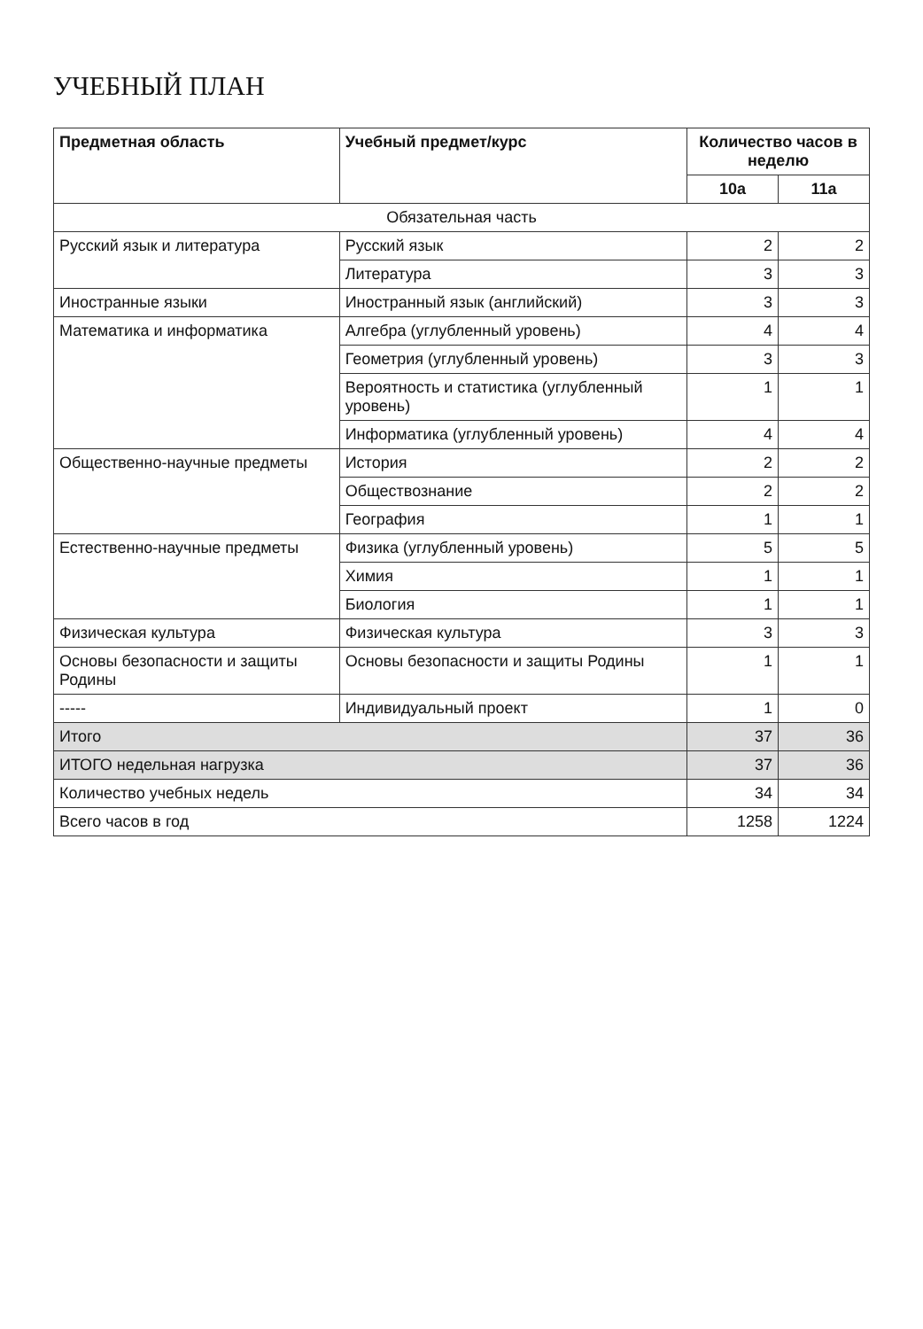УЧЕБНЫЙ ПЛАН
| Предметная область | Учебный предмет/курс | Количество часов в неделю | |
| --- | --- | --- | --- |
| | | 10а | 11а |
| Обязательная часть | | | |
| Русский язык и литература | Русский язык | 2 | 2 |
| | Литература | 3 | 3 |
| Иностранные языки | Иностранный язык (английский) | 3 | 3 |
| Математика и информатика | Алгебра (углубленный уровень) | 4 | 4 |
| | Геометрия (углубленный уровень) | 3 | 3 |
| | Вероятность и статистика (углубленный уровень) | 1 | 1 |
| | Информатика (углубленный уровень) | 4 | 4 |
| Общественно-научные предметы | История | 2 | 2 |
| | Обществознание | 2 | 2 |
| | География | 1 | 1 |
| Естественно-научные предметы | Физика (углубленный уровень) | 5 | 5 |
| | Химия | 1 | 1 |
| | Биология | 1 | 1 |
| Физическая культура | Физическая культура | 3 | 3 |
| Основы безопасности и защиты Родины | Основы безопасности и защиты Родины | 1 | 1 |
| ----- | Индивидуальный проект | 1 | 0 |
| Итого | | 37 | 36 |
| ИТОГО недельная нагрузка | | 37 | 36 |
| Количество учебных недель | | 34 | 34 |
| Всего часов в год | | 1258 | 1224 |